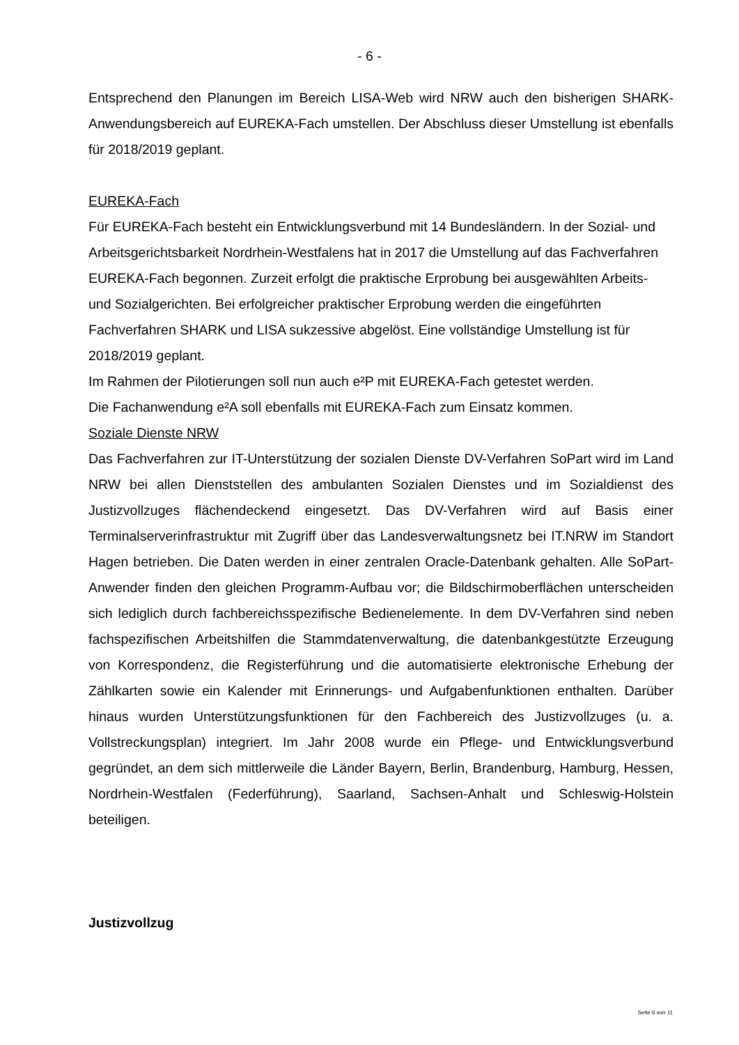- 6 -
Entsprechend den Planungen im Bereich LISA-Web wird NRW auch den bisherigen SHARK-Anwendungsbereich auf EUREKA-Fach umstellen. Der Abschluss dieser Umstellung ist ebenfalls für 2018/2019 geplant.
EUREKA-Fach
Für EUREKA-Fach besteht ein Entwicklungsverbund mit 14 Bundesländern. In der Sozial- und Arbeitsgerichtsbarkeit Nordrhein-Westfalens hat in 2017 die Umstellung auf das Fachverfahren EUREKA-Fach begonnen. Zurzeit erfolgt die praktische Erprobung bei ausgewählten Arbeits- und Sozialgerichten. Bei erfolgreicher praktischer Erprobung werden die eingeführten Fachverfahren SHARK und LISA sukzessive abgelöst. Eine vollständige Umstellung ist für 2018/2019 geplant.
Im Rahmen der Pilotierungen soll nun auch e²P mit EUREKA-Fach getestet werden.
Die Fachanwendung e²A soll ebenfalls mit EUREKA-Fach zum Einsatz kommen.
Soziale Dienste NRW
Das Fachverfahren zur IT-Unterstützung der sozialen Dienste DV-Verfahren SoPart wird im Land NRW bei allen Dienststellen des ambulanten Sozialen Dienstes und im Sozialdienst des Justizvollzuges flächendeckend eingesetzt. Das DV-Verfahren wird auf Basis einer Terminalserverinfrastruktur mit Zugriff über das Landesverwaltungsnetz bei IT.NRW im Standort Hagen betrieben. Die Daten werden in einer zentralen Oracle-Datenbank gehalten. Alle SoPart-Anwender finden den gleichen Programm-Aufbau vor; die Bildschirmoberflächen unterscheiden sich lediglich durch fachbereichsspezifische Bedienelemente. In dem DV-Verfahren sind neben fachspezifischen Arbeitshilfen die Stammdatenverwaltung, die datenbankgestützte Erzeugung von Korrespondenz, die Registerführung und die automatisierte elektronische Erhebung der Zählkarten sowie ein Kalender mit Erinnerungs- und Aufgabenfunktionen enthalten. Darüber hinaus wurden Unterstützungsfunktionen für den Fachbereich des Justizvollzuges (u. a. Vollstreckungsplan) integriert. Im Jahr 2008 wurde ein Pflege- und Entwicklungsverbund gegründet, an dem sich mittlerweile die Länder Bayern, Berlin, Brandenburg, Hamburg, Hessen, Nordrhein-Westfalen (Federführung), Saarland, Sachsen-Anhalt und Schleswig-Holstein beteiligen.
Justizvollzug
Seite 6 von 11